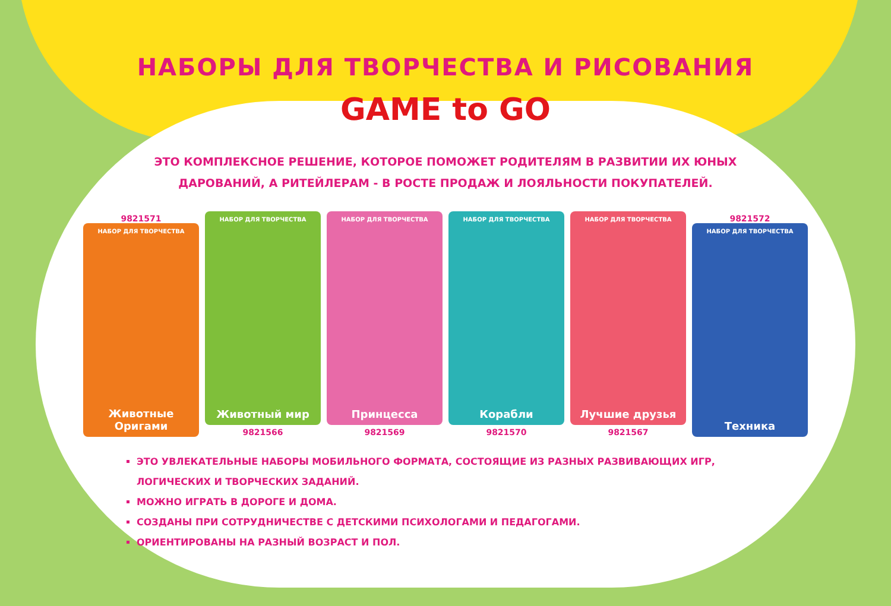НАБОРЫ ДЛЯ ТВОРЧЕСТВА И РИСОВАНИЯ
GAME to GO
ЭТО КОМПЛЕКСНОЕ РЕШЕНИЕ, КОТОРОЕ ПОМОЖЕТ РОДИТЕЛЯМ В РАЗВИТИИ ИХ ЮНЫХ
ДАРОВАНИЙ, А РИТЕЙЛЕРАМ - В РОСТЕ ПРОДАЖ И ЛОЯЛЬНОСТИ ПОКУПАТЕЛЕЙ.
9821571
НАБОР ДЛЯ ТВОРЧЕСТВА
Животные Оригами
НАБОР ДЛЯ ТВОРЧЕСТВА
Животный мир
9821566
НАБОР ДЛЯ ТВОРЧЕСТВА
Принцесса
9821569
НАБОР ДЛЯ ТВОРЧЕСТВА
Корабли
9821570
НАБОР ДЛЯ ТВОРЧЕСТВА
Лучшие друзья
9821567
9821572
НАБОР ДЛЯ ТВОРЧЕСТВА
Техника
ЭТО УВЛЕКАТЕЛЬНЫЕ НАБОРЫ МОБИЛЬНОГО ФОРМАТА, СОСТОЯЩИЕ ИЗ РАЗНЫХ РАЗВИВАЮЩИХ ИГР,
ЛОГИЧЕСКИХ И ТВОРЧЕСКИХ ЗАДАНИЙ.
МОЖНО ИГРАТЬ В ДОРОГЕ И ДОМА.
СОЗДАНЫ ПРИ СОТРУДНИЧЕСТВЕ С ДЕТСКИМИ ПСИХОЛОГАМИ И ПЕДАГОГАМИ.
ОРИЕНТИРОВАНЫ НА РАЗНЫЙ ВОЗРАСТ И ПОЛ.